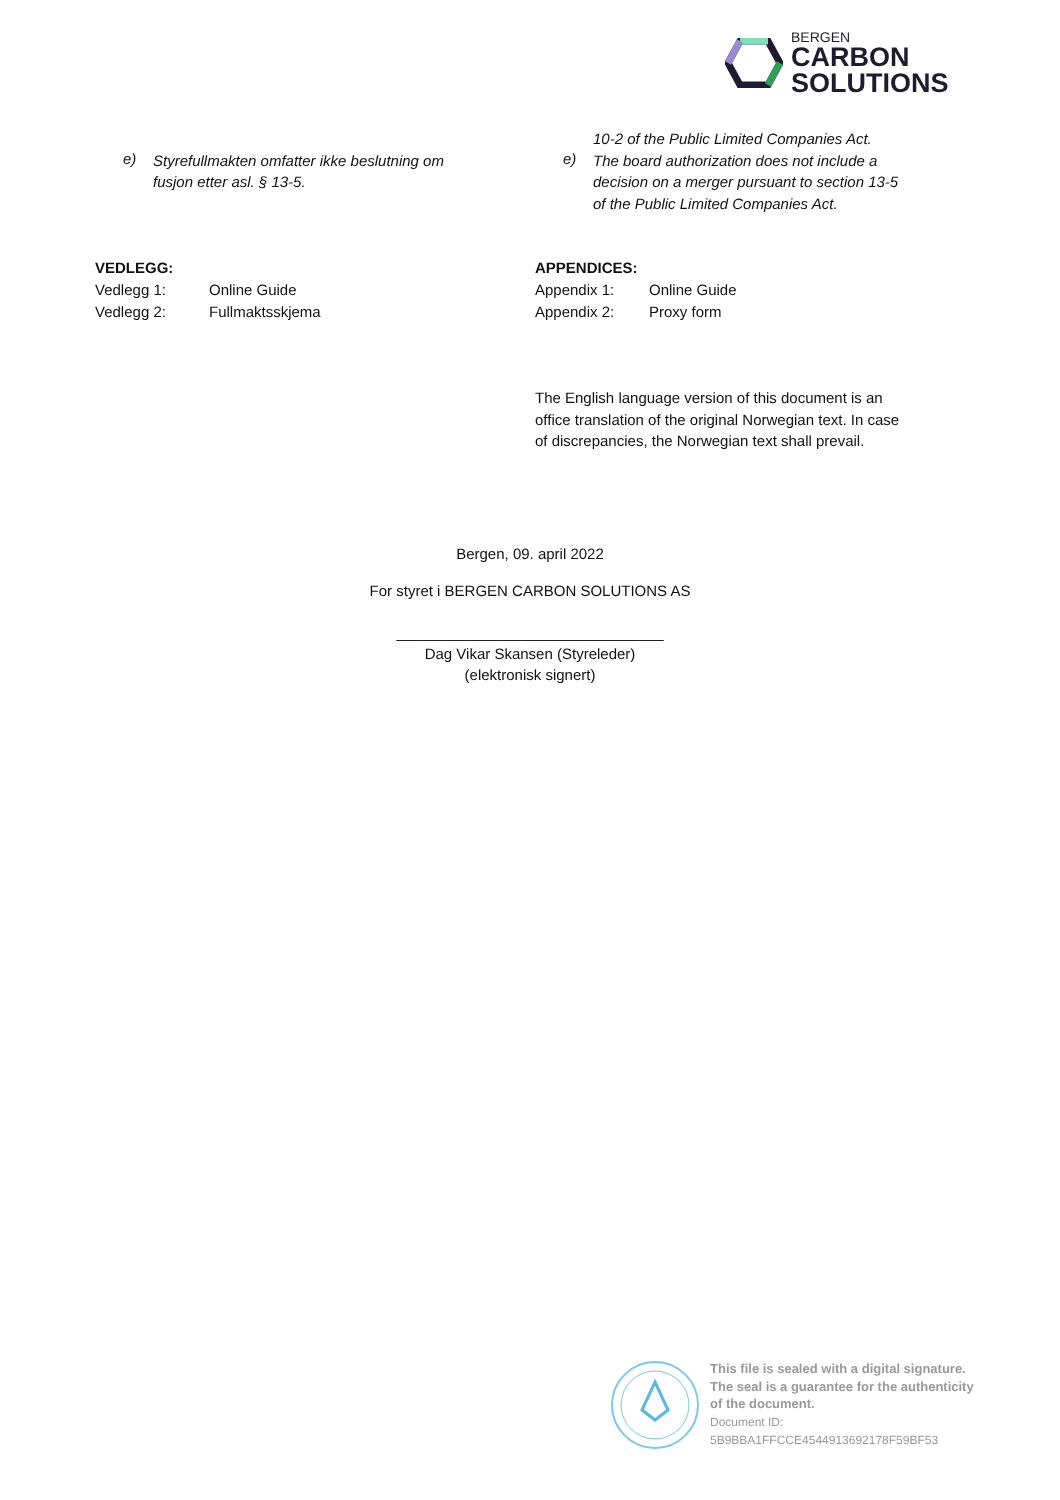BERGEN
CARBON
SOLUTIONS
e)
Styrefullmakten omfatter ikke beslutning om
fusjon etter asl. § 13-5.
VEDLEGG:
Vedlegg 1: Online Guide
Vedlegg 2: Fullmaktsskjema
10-2 of the Public Limited Companies Act.
e)
The board authorization does not include a
decision on a merger pursuant to section 13-5
of the Public Limited Companies Act.
APPENDICES:
Appendix 1: Online Guide
Appendix 2: Proxy form
The English language version of this document is an
office translation of the original Norwegian text. In case
of discrepancies, the Norwegian text shall prevail.
Bergen, 09. april 2022
For styret i BERGEN CARBON SOLUTIONS AS
________________________________
Dag Vikar Skansen (Styreleder)
(elektronisk signert)
This file is sealed with a digital signature.
The seal is a guarantee for the authenticity
of the document.
Document ID:
5B9BBA1FFCCE4544913692178F59BF53